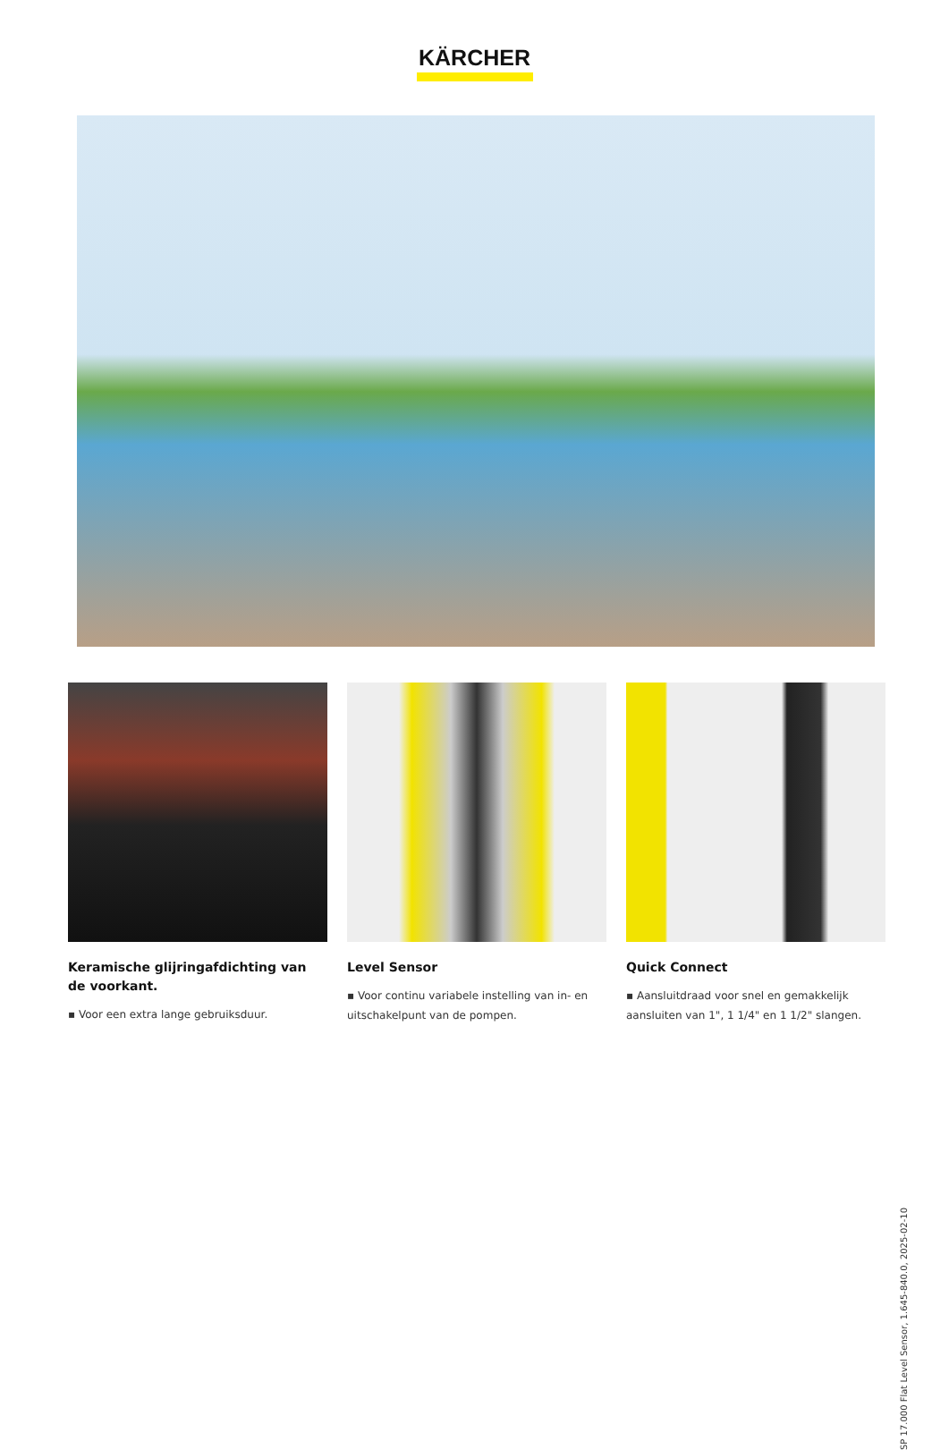KÄRCHER
Keramische glijringafdichting van de voorkant.
▪ Voor een extra lange gebruiksduur.
Level Sensor
▪ Voor continu variabele instelling van in- en uitschakelpunt van de pompen.
Quick Connect
▪ Aansluitdraad voor snel en gemakkelijk aansluiten van 1", 1 1/4" en 1 1/2" slangen.
SP 17.000 Flat Level Sensor, 1.645-840.0, 2025-02-10